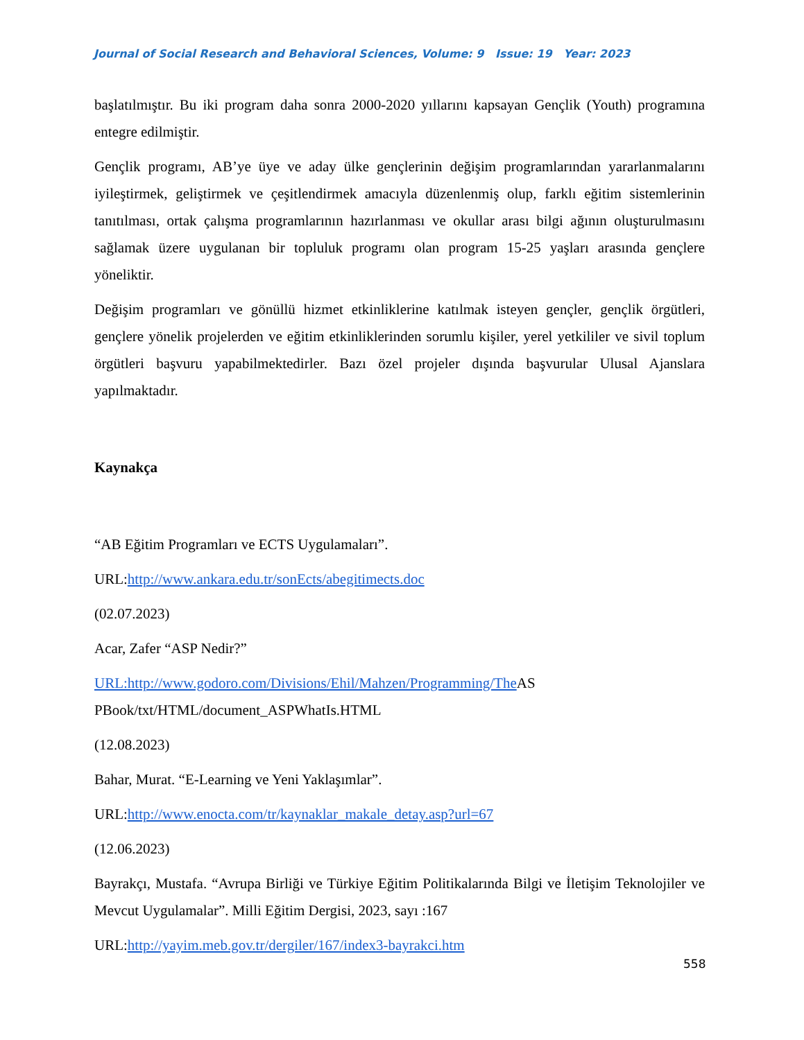Journal of Social Research and Behavioral Sciences, Volume: 9 Issue: 19 Year: 2023
başlatılmıştır. Bu iki program daha sonra 2000-2020 yıllarını kapsayan Gençlik (Youth) programına entegre edilmiştir.
Gençlik programı, AB’ye üye ve aday ülke gençlerinin değişim programlarından yararlanmalarını iyileştirmek, geliştirmek ve çeşitlendirmek amacıyla düzenlenmiş olup, farklı eğitim sistemlerinin tanıtılması, ortak çalışma programlarının hazırlanması ve okullar arası bilgi ağının oluşturulmasını sağlamak üzere uygulanan bir topluluk programı olan program 15-25 yaşları arasında gençlere yöneliktir.
Değişim programları ve gönüllü hizmet etkinliklerine katılmak isteyen gençler, gençlik örgütleri, gençlere yönelik projelerden ve eğitim etkinliklerinden sorumlu kişiler, yerel yetkililer ve sivil toplum örgütleri başvuru yapabilmektedirler. Bazı özel projeler dışında başvurular Ulusal Ajanslara yapılmaktadır.
Kaynakça
“AB Eğitim Programları ve ECTS Uygulamaları”.
URL:http://www.ankara.edu.tr/sonEcts/abegitimects.doc
(02.07.2023)
Acar, Zafer “ASP Nedir?”
URL:http://www.godoro.com/Divisions/Ehil/Mahzen/Programming/The AS
PBook/txt/HTML/document_ASPWhatIs.HTML
(12.08.2023)
Bahar, Murat. “E-Learning ve Yeni Yaklaşımlar”.
URL:http://www.enocta.com/tr/kaynaklar_makale_detay.asp?url=67
(12.06.2023)
Bayrakçı, Mustafa. “Avrupa Birliği ve Türkiye Eğitim Politikalarında Bilgi ve İletişim Teknolojiler ve Mevcut Uygulamalar”. Milli Eğitim Dergisi, 2023, sayı :167
URL:http://yayim.meb.gov.tr/dergiler/167/index3-bayrakci.htm
558